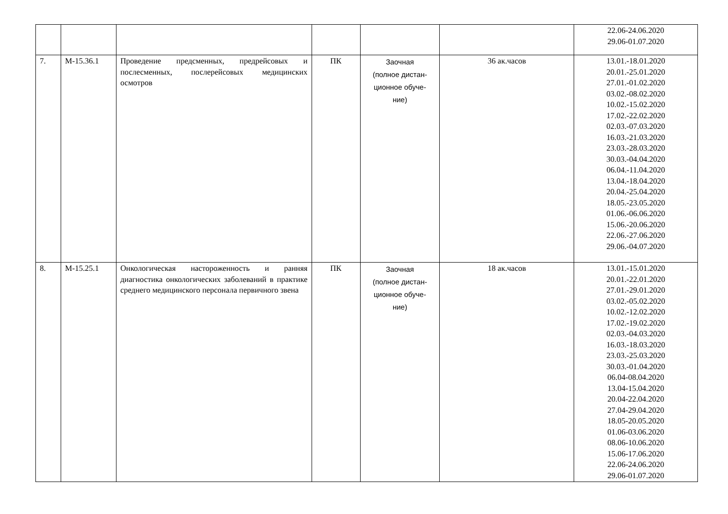| | | | | | | 22.06-24.06.2020 29.06-01.07.2020 |
| 7. | М-15.36.1 | Проведение предсменных, предрейсовых и послесменных, послерейсовых медицинских осмотров | ПК | Заочная (полное дистан- ционное обуче- ние) | 36 ак.часов | 13.01.-18.01.2020 20.01.-25.01.2020 27.01.-01.02.2020 03.02.-08.02.2020 10.02.-15.02.2020 17.02.-22.02.2020 02.03.-07.03.2020 16.03.-21.03.2020 23.03.-28.03.2020 30.03.-04.04.2020 06.04.-11.04.2020 13.04.-18.04.2020 20.04.-25.04.2020 18.05.-23.05.2020 01.06.-06.06.2020 15.06.-20.06.2020 22.06.-27.06.2020 29.06.-04.07.2020 |
| 8. | М-15.25.1 | Онкологическая настороженность и ранняя диагностика онкологических заболеваний в практике среднего медицинского персонала первичного звена | ПК | Заочная (полное дистан- ционное обуче- ние) | 18 ак.часов | 13.01.-15.01.2020 20.01.-22.01.2020 27.01.-29.01.2020 03.02.-05.02.2020 10.02.-12.02.2020 17.02.-19.02.2020 02.03.-04.03.2020 16.03.-18.03.2020 23.03.-25.03.2020 30.03.-01.04.2020 06.04-08.04.2020 13.04-15.04.2020 20.04-22.04.2020 27.04-29.04.2020 18.05-20.05.2020 01.06-03.06.2020 08.06-10.06.2020 15.06-17.06.2020 22.06-24.06.2020 29.06-01.07.2020 |